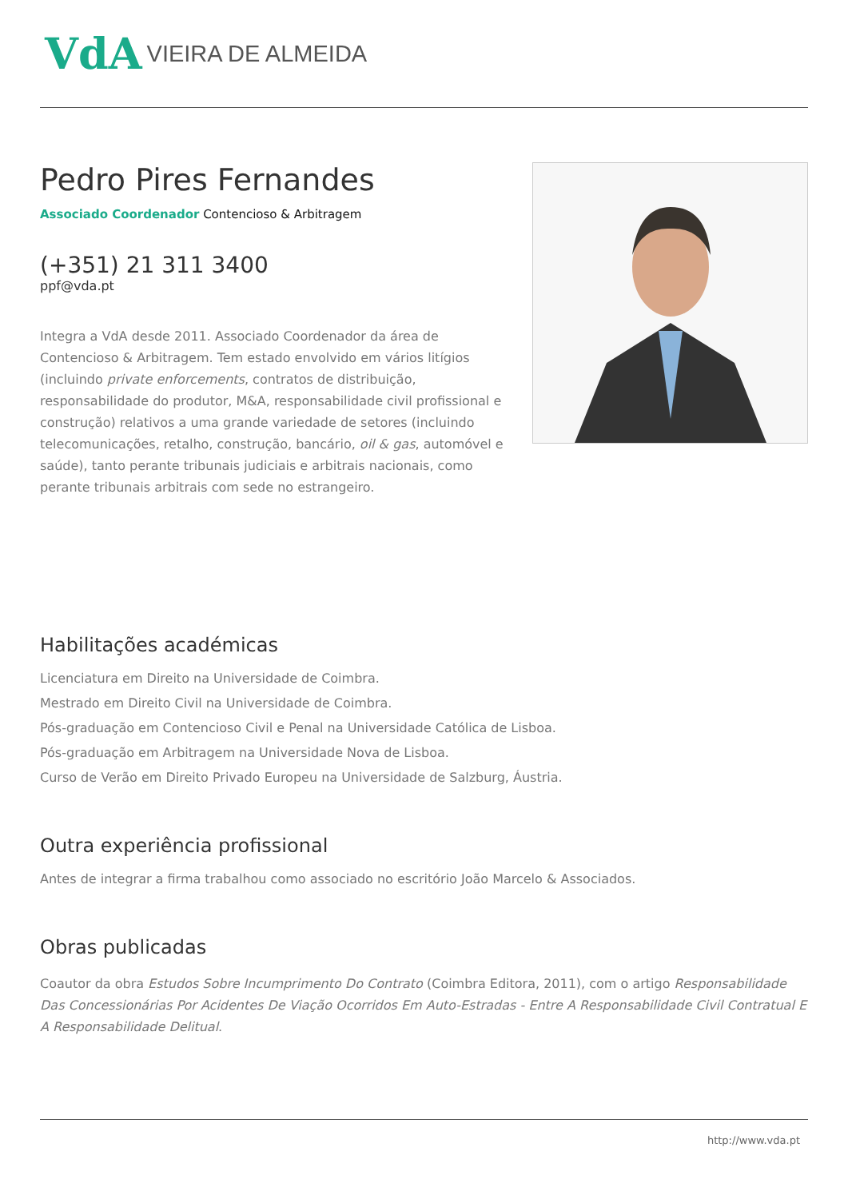VdA VIEIRA DE ALMEIDA
Pedro Pires Fernandes
Associado Coordenador Contencioso & Arbitragem
(+351) 21 311 3400
ppf@vda.pt
Integra a VdA desde 2011. Associado Coordenador da área de Contencioso & Arbitragem. Tem estado envolvido em vários litígios (incluindo private enforcements, contratos de distribuição, responsabilidade do produtor, M&A, responsabilidade civil profissional e construção) relativos a uma grande variedade de setores (incluindo telecomunicações, retalho, construção, bancário, oil & gas, automóvel e saúde), tanto perante tribunais judiciais e arbitrais nacionais, como perante tribunais arbitrais com sede no estrangeiro.
Habilitações académicas
Licenciatura em Direito na Universidade de Coimbra.
Mestrado em Direito Civil na Universidade de Coimbra.
Pós-graduação em Contencioso Civil e Penal na Universidade Católica de Lisboa.
Pós-graduação em Arbitragem na Universidade Nova de Lisboa.
Curso de Verão em Direito Privado Europeu na Universidade de Salzburg, Áustria.
Outra experiência profissional
Antes de integrar a firma trabalhou como associado no escritório João Marcelo & Associados.
Obras publicadas
Coautor da obra Estudos Sobre Incumprimento Do Contrato (Coimbra Editora, 2011), com o artigo Responsabilidade Das Concessionárias Por Acidentes De Viação Ocorridos Em Auto-Estradas - Entre A Responsabilidade Civil Contratual E A Responsabilidade Delitual.
http://www.vda.pt